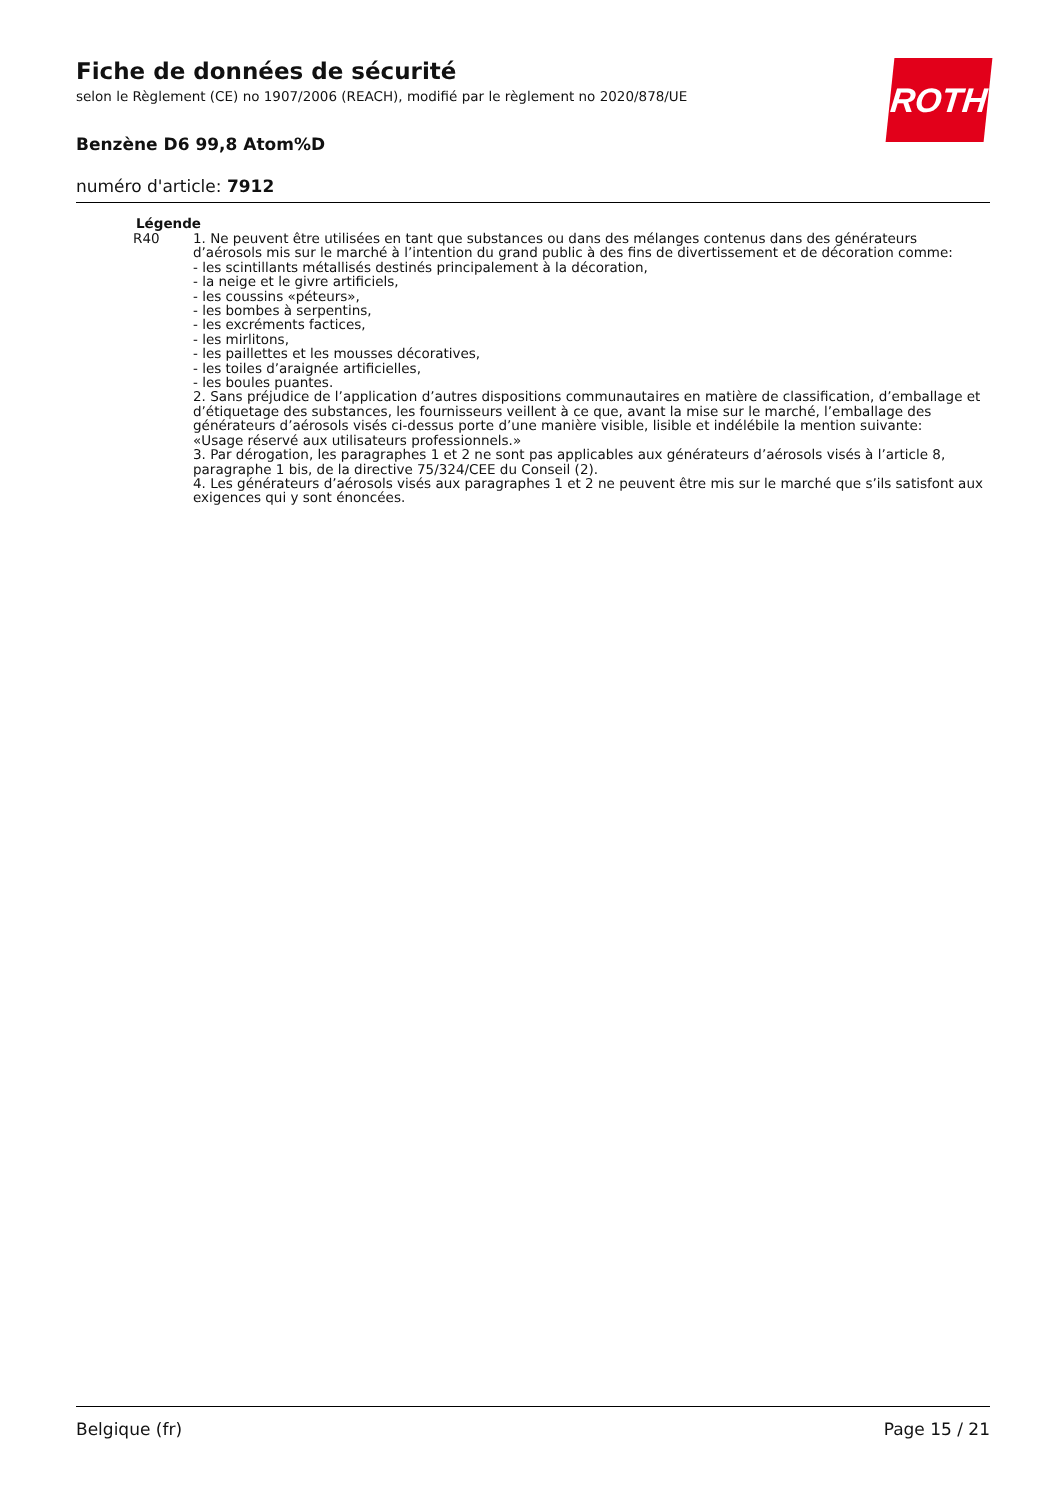ROTH
Fiche de données de sécurité
selon le Règlement (CE) no 1907/2006 (REACH), modifié par le règlement no 2020/878/UE
Benzène D6 99,8 Atom%D
numéro d'article: 7912
Légende
R40 1. Ne peuvent être utilisées en tant que substances ou dans des mélanges contenus dans des générateurs d’aérosols mis sur le marché à l’intention du grand public à des fins de divertissement et de décoration comme:
- les scintillants métallisés destinés principalement à la décoration,
- la neige et le givre artificiels,
- les coussins «péteurs»,
- les bombes à serpentins,
- les excréments factices,
- les mirlitons,
- les paillettes et les mousses décoratives,
- les toiles d’araignée artificielles,
- les boules puantes.
2. Sans préjudice de l’application d’autres dispositions communautaires en matière de classification, d’emballage et d’étiquetage des substances, les fournisseurs veillent à ce que, avant la mise sur le marché, l’emballage des générateurs d’aérosols visés ci-dessus porte d’une manière visible, lisible et indélébile la mention suivante:
«Usage réservé aux utilisateurs professionnels.»
3. Par dérogation, les paragraphes 1 et 2 ne sont pas applicables aux générateurs d’aérosols visés à l’article 8, paragraphe 1 bis, de la directive 75/324/CEE du Conseil (2).
4. Les générateurs d’aérosols visés aux paragraphes 1 et 2 ne peuvent être mis sur le marché que s’ils satisfont aux exigences qui y sont énoncées.
Belgique (fr) Page 15 / 21